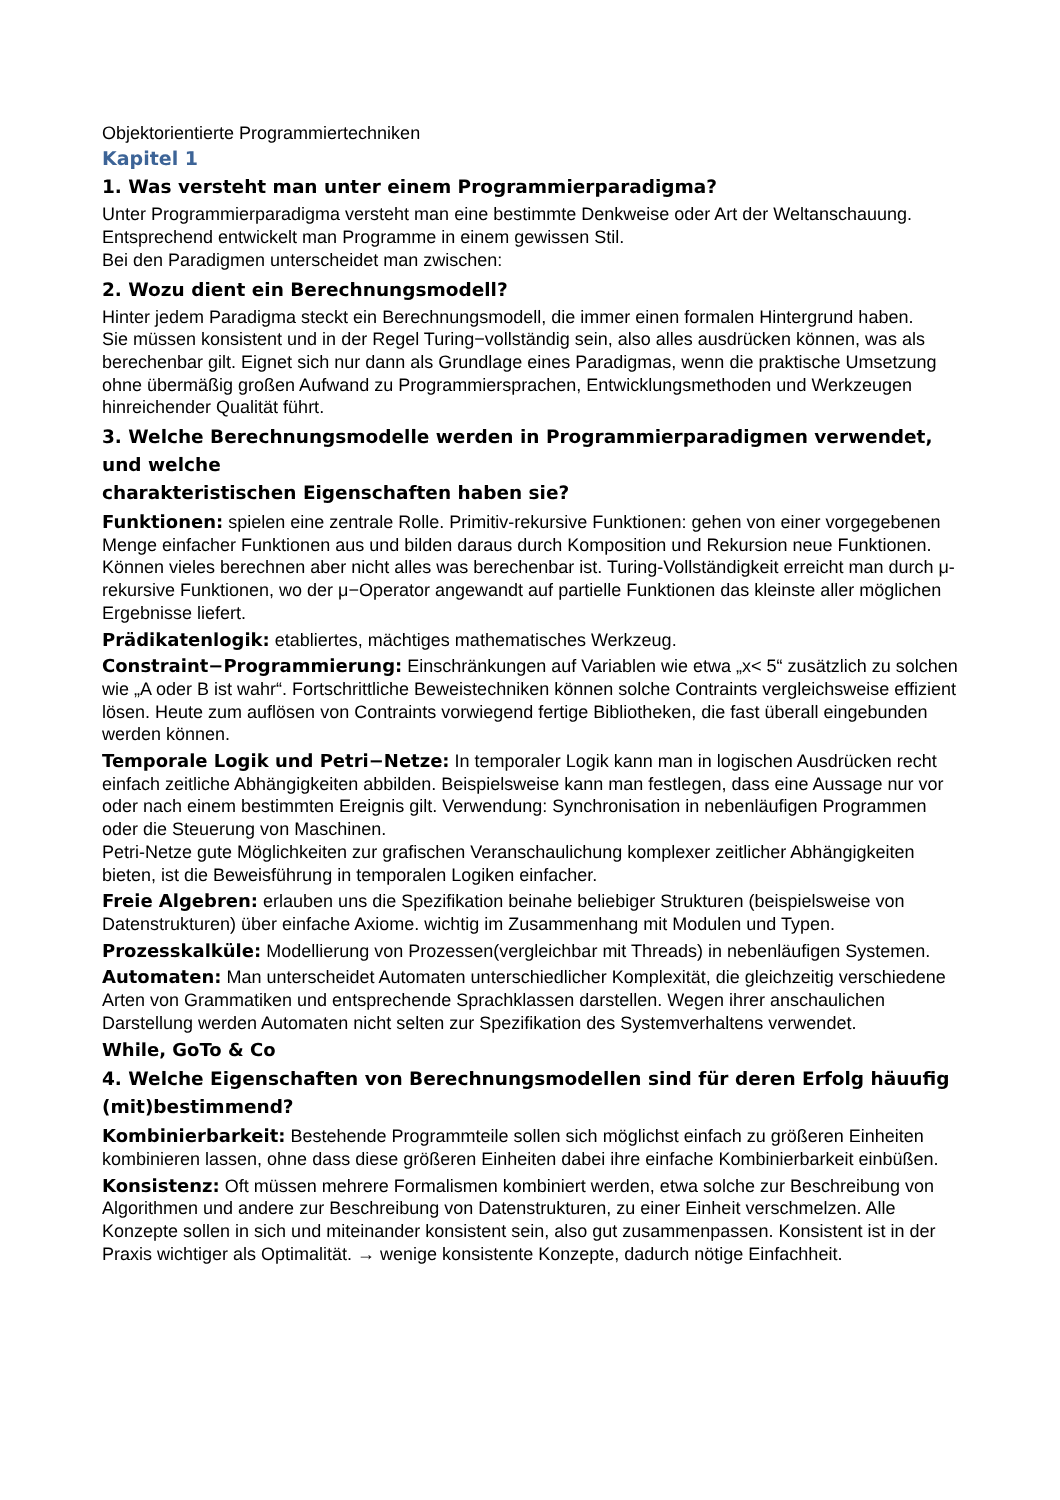Objektorientierte Programmiertechniken
Kapitel 1
1. Was versteht man unter einem Programmierparadigma?
Unter Programmierparadigma versteht man eine bestimmte Denkweise oder Art der Weltanschauung.
Entsprechend entwickelt man Programme in einem gewissen Stil.
Bei den Paradigmen unterscheidet man zwischen:
2. Wozu dient ein Berechnungsmodell?
Hinter jedem Paradigma steckt ein Berechnungsmodell, die immer einen formalen Hintergrund haben.
Sie müssen konsistent und in der Regel Turing−vollständig sein, also alles ausdrücken können, was als berechenbar gilt. Eignet sich nur dann als Grundlage eines Paradigmas, wenn die praktische Umsetzung ohne übermäßig großen Aufwand zu Programmiersprachen, Entwicklungsmethoden und Werkzeugen hinreichender Qualität führt.
3. Welche Berechnungsmodelle werden in Programmierparadigmen verwendet, und welche
charakteristischen Eigenschaften haben sie?
Funktionen: spielen eine zentrale Rolle. Primitiv-rekursive Funktionen: gehen von einer vorgegebenen Menge einfacher Funktionen aus und bilden daraus durch Komposition und Rekursion neue Funktionen. Können vieles berechnen aber nicht alles was berechenbar ist. Turing-Vollständigkeit erreicht man durch μ-rekursive Funktionen, wo der μ−Operator angewandt auf partielle Funktionen das kleinste aller möglichen Ergebnisse liefert.
Prädikatenlogik: etabliertes, mächtiges mathematisches Werkzeug.
Constraint−Programmierung: Einschränkungen auf Variablen wie etwa „x< 5“ zusätzlich zu solchen wie „A oder B ist wahr“. Fortschrittliche Beweistechniken können solche Contraints vergleichsweise effizient lösen. Heute zum auflösen von Contraints vorwiegend fertige Bibliotheken, die fast überall eingebunden werden können.
Temporale Logik und Petri−Netze: In temporaler Logik kann man in logischen Ausdrücken recht einfach zeitliche Abhängigkeiten abbilden. Beispielsweise kann man festlegen, dass eine Aussage nur vor oder nach einem bestimmten Ereignis gilt. Verwendung: Synchronisation in nebenläufigen Programmen oder die Steuerung von Maschinen.
Petri-Netze gute Möglichkeiten zur grafischen Veranschaulichung komplexer zeitlicher Abhängigkeiten bieten, ist die Beweisführung in temporalen Logiken einfacher.
Freie Algebren: erlauben uns die Spezifikation beinahe beliebiger Strukturen (beispielsweise von Datenstrukturen) über einfache Axiome. wichtig im Zusammenhang mit Modulen und Typen.
Prozesskalküle: Modellierung von Prozessen(vergleichbar mit Threads) in nebenläufigen Systemen.
Automaten: Man unterscheidet Automaten unterschiedlicher Komplexität, die gleichzeitig verschiedene Arten von Grammatiken und entsprechende Sprachklassen darstellen. Wegen ihrer anschaulichen Darstellung werden Automaten nicht selten zur Spezifikation des Systemverhaltens verwendet.
While, GoTo & Co
4. Welche Eigenschaften von Berechnungsmodellen sind für deren Erfolg häuufig (mit)bestimmend?
Kombinierbarkeit: Bestehende Programmteile sollen sich möglichst einfach zu größeren Einheiten kombinieren lassen, ohne dass diese größeren Einheiten dabei ihre einfache Kombinierbarkeit einbüßen.
Konsistenz: Oft müssen mehrere Formalismen kombiniert werden, etwa solche zur Beschreibung von Algorithmen und andere zur Beschreibung von Datenstrukturen, zu einer Einheit verschmelzen. Alle Konzepte sollen in sich und miteinander konsistent sein, also gut zusammenpassen. Konsistent ist in der Praxis wichtiger als Optimalität. → wenige konsistente Konzepte, dadurch nötige Einfachheit.